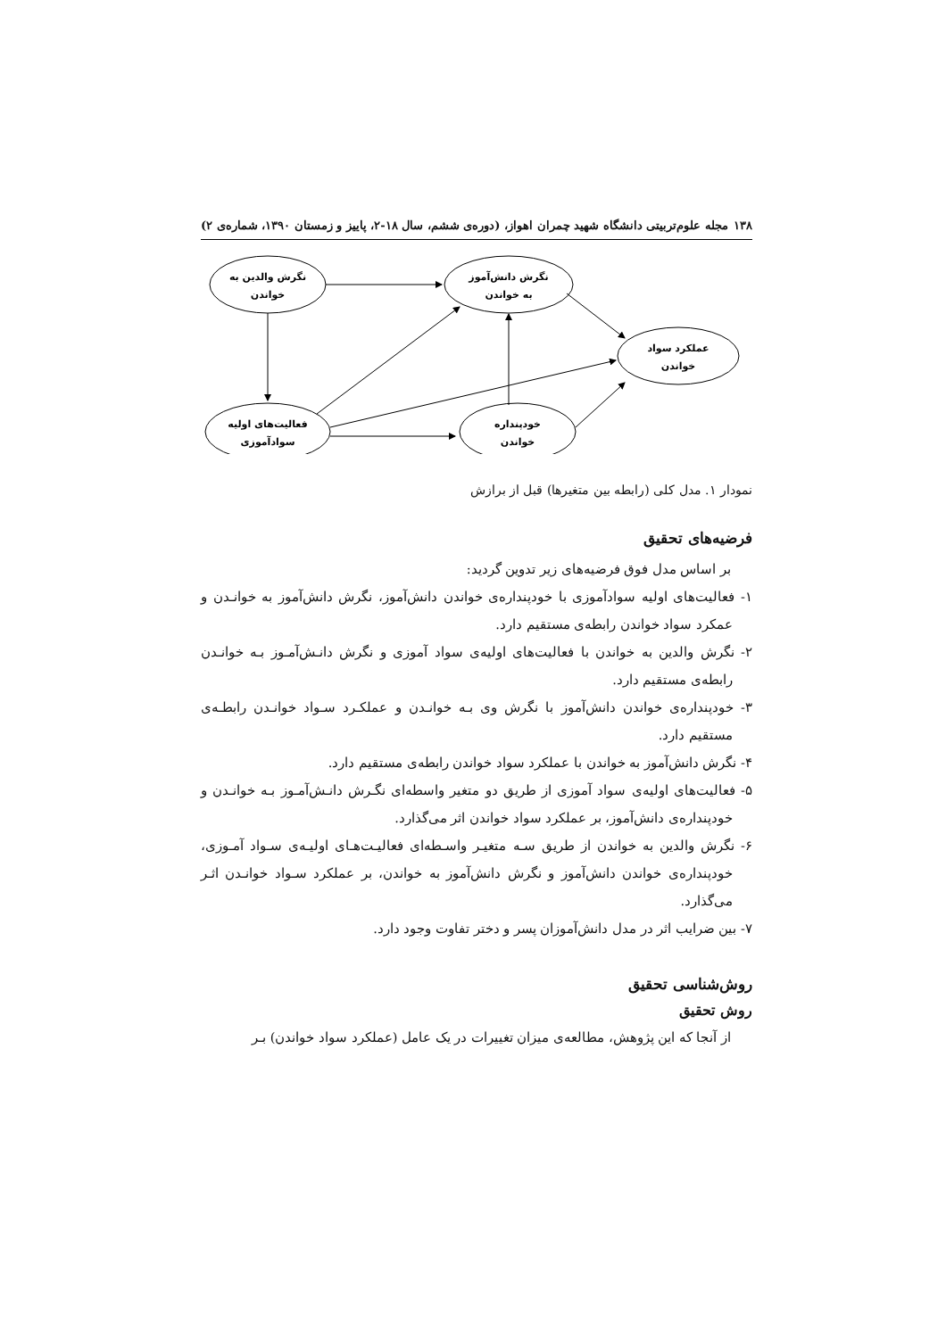۱۳۸ مجله علوم‌تربیتی دانشگاه شهید چمران اهواز، (دوره‌ی ششم، سال ۱۸-۲، پاییز و زمستان ۱۳۹۰، شماره‌ی ۲)
نگرش والدین به
خواندن
نگرش دانش‌آموز
به خواندن
عملکرد سواد
خواندن
فعالیت‌های اولیه
سوادآموزی
خودپنداره
خواندن
نمودار ۱. مدل کلی (رابطه بین متغیرها) قبل از برازش
فرضیه‌های تحقیق
بر اساس مدل فوق فرضیه‌های زیر تدوین گردید:
۱- فعالیت‌های اولیه سوادآموزی با خودپنداره‌ی خواندن دانش‌آموز، نگرش دانش‌آموز به خوانـدن و عمکرد سواد خواندن رابطه‌ی مستقیم دارد.
۲- نگرش والدین به خواندن با فعالیت‌های اولیه‌ی سواد آموزی و نگرش دانـش‌آمـوز بـه خوانـدن رابطه‌ی مستقیم دارد.
۳- خودپنداره‌ی خواندن دانش‌آموز با نگرش وی بـه خوانـدن و عملکـرد سـواد خوانـدن رابطـه‌ی مستقیم دارد.
۴- نگرش دانش‌آموز به خواندن با عملکرد سواد خواندن رابطه‌ی مستقیم دارد.
۵- فعالیت‌های اولیه‌ی سواد آموزی از طریق دو متغیر واسطه‌ای نگـرش دانـش‌آمـوز بـه خوانـدن و خودپنداره‌ی دانش‌آموز، بر عملکرد سواد خواندن اثر می‌گذارد.
۶- نگرش والدین به خواندن از طریق سـه متغیـر واسـطه‌ای فعالیـت‌هـای اولیـه‌ی سـواد آمـوزی، خودپنداره‌ی خواندن دانش‌آموز و نگرش دانش‌آموز به خواندن، بر عملکرد سـواد خوانـدن اثـر می‌گذارد.
۷- بین ضرایب اثر در مدل دانش‌آموزان پسر و دختر تفاوت وجود دارد.
روش‌شناسی تحقیق
روش تحقیق
از آنجا که این پژوهش، مطالعه‌ی میزان تغییرات در یک عامل (عملکرد سواد خواندن) بـر